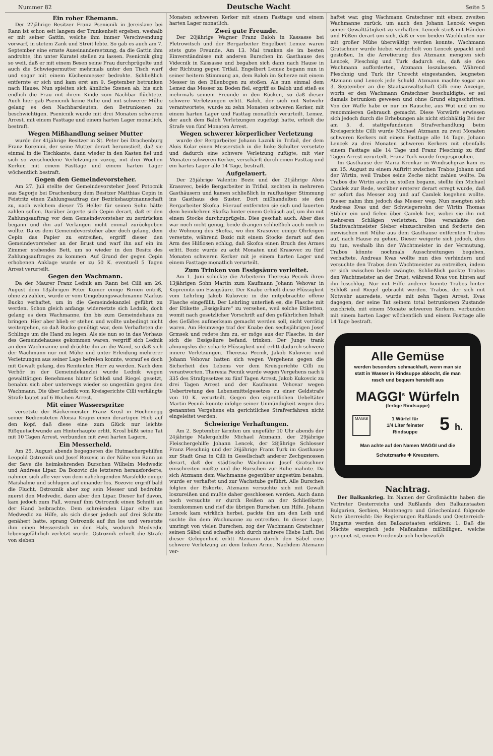Nummer 82 Deutsche Wacht Seite 5
Ein roher Ehemann.
Der 27jährige Besitzer Franz Psenicnik in Jereislave bei Rann ist schon seit langem der Trunkenheit ergeben, weshalb er mit seiner Gattin, welche ihm immer Verschwendung vorwarf, in stetem Zank und Streit lebte. So gab es auch am 7. September eine ernste Auseinandersetzung, da die Gattin ihm androhte, ihn unter Kuratel stellen zu lassen. Psenicnik ging so weit, daß er mit einem Besen seine Frau durchprügelte und auch die Schwiegermutter mehrmals unter den Tisch warf und sogar mit einem Küchenmesser bedrohte. Schließlich entfernte er sich und kam erst am 9. September betrunken nach Hause. Nun spielten sich ähnliche Szenen ab, bis sich endlich die Frau mit ihrem Kinde zum Nachbar flüchtete. Auch hier gab Psenicnik keine Ruhe und mit schwerer Mühe gelang es den Nachbarsleuten, den Betrunkenen zu beschwichtigen. Psenicnik wurde mit drei Monaten schweren Arrest, mit einem Fasttage und einem harten Lager monatlich, bestraft.
Wegen Mißhandlung seiner Mutter
wurde der 41jährige Besitzer in St. Peter bei Drachenburg Franz Korenini, der seine Mutter derart herumstieß, daß sie einmal in die Tischkante, dann wieder in den Kasten fiel und sich so verschiedene Verletzungen zuzog, mit drei Wochen Kerker, mit einem Fasttage und einem harten Lager wöchentlich bestraft.
Gegen den Gemeindevorsteher.
Am 27. Juli stellte der Gemeindevorsteher Josef Potocnik aus Sagorje bei Drachenburg dem Besitzer Matthias Cepin in Feistritz einen Zahlungsauftrag der Bezirkshauptmannschaft zu, nach welchem dieser 75 Heller für seinen Sohn hätte zahlen sollen. Darüber ärgerte sich Cepin derart, daß er den Zahlungsauftrag vor dem Gemeindevorsteher zu zerdrücken begann und ihn auf Verlangen nicht einmal zurückgeben wollte. Da es dem Gemeindevorsteher aber doch gelang, dem Cepin das Papier zu entreißen, ergriff dieser den Gemeindevorsteher an der Brust und warf ihn auf ein im Zimmer stehendes Bett, um so wieder in den Besitz des Zahlungsauftrages zu kommen. Auf Grund der gegen Cepin erhobenen Anklage wurde er zu 50 K. eventuell 5 Tagen Arrest verurteilt.
Gegen den Wachmann.
Da der Maurer Franz Lednik am Rann bei Cilli am 26. August dem 13jährigen Peter Kumer einige Birnen entriß, ohne zu zahlen, wurde er vom Umgebungswachmanne Markus Bucko verhaftet, um in die Gemeindekanzlei geführt zu werden. Schon gleich anfangs widersetzte sich Lednik, doch gelang es dem Wachmanne, ihn bis zum Gemeindehaus zu bringen. Hier aber blieb er stehen und wollte unbedingt nicht weitergehen, so daß Bucko genötigt war, dem Verhafteten die Schlinge um die Hand zu legen. Als sie nun so in das Vorhaus des Gemeindehauses gekommen waren, vergriff sich Lednik an dem Wachmanne und drückte ihn an die Wand, so daß sich der Wachmann nur mit Mühe und unter Erleidung mehrerer Verletzungen aus seiner Lage befreien konnte, worauf es doch mit Gewalt gelang, des Renitenten Herr zu werden. Nach dem Verhör in der Gemeindekanzlei wurde Lednik wegen gewalttätigen Benehmens hinter Schloß und Riegel gesetzt, benahm sich aber unterwegs wieder so ungestüm gegen den Wachmann. Die über Lednik vom Kreisgerichte Cilli verhängte Strafe lautet auf 6 Wochen Arrest.
Mit einer Wasserspritze
versetzte der Bäckermeister Franz Krosl in Hochenegg seiner Bediensteten Aloisia Krajnz einen derartigen Hieb auf den Kopf, daß diese eine zum Glück nur leichte Rißquetschwunde am Hinterhaupte erlitt. Krosl büßt seine Tat mit 10 Tagen Arrest, verbunden mit zwei harten Lagern.
Ein Messerheld.
Am 25. August abends begegneten die Hutmachergehilfen Leopold Ostroznik und Josef Bozovic in der Nähe von Rann an der Save die heimkehrenden Burschen Wilhelm Medwedic und Andreas Lipar. Da Bozovic die letzteren herausforderte, nahmen sich alle vier von dem naheliegenden Maisfelde einige Maishalme und schlugen auf einander los. Bozovic ergriff bald die Flucht, Ostroznik aber zog sein Messer und bedrohte zuerst den Medvedic, dann aber den Lipar. Dieser lief davon, kam jedoch zum Fall, worauf ihm Ostroznik einen Schnitt an der Hand beibrachte. Dem schreienden Lipar eilte nun Medwedic zu Hilfe, als sich dieser jedoch auf drei Schritte genähert hatte, sprang Ostroznik auf ihn los und versetzte ihm einen Messerstich in den Hals, wodurch Medvedic lebensgefährlich verletzt wurde. Ostroznik erhielt die Strafe von sieben
Monaten schweren Kerker mit einem Fasttage und einem harten Lager monatlich.
Zwei gute Freunde.
Der 20jährige Wagner Franz Baloh in Kassasse bei Pletrowitsch und der Bergarbeiter Engelbert Lemez waren stets gute Freunde. Am 13. Mai tranken sie im besten Einverständnisse mit anderen Burschen im Gasthause des Videcnik in Kassasse und begaben sich dann nach Hause in der Richtung gegen Trifail. Engelbert Lemez begann nun in seiner heitern Stimmung an, dem Baloh im Scherze mit einem Messer in den Ellenbogen zu stoßen. Als nun einmal dem Lemez das Messer zu Boden fiel, ergriff es Baloh und stieß es mehrmals seinem Freunde in den Rücken, so daß dieser schwere Verletzungen erlitt. Baloh, der sich mit Notwehr verantwortete, wurde zu zehn Monaten schweren Kerker, mit einem harten Lager und Fasttag monatlich verurteilt. Lemez, der auch dem Baloh Verletzungen zugefügt hatte, erhielt die Strafe von fünf Monaten Arrest.
Wegen schwerer körperlicher Verletzung
wurde der Bergarbeiter Johann Laznik in Trifail, der dem Alois Kolar einen Messerstich in die linke Schulter versetzte und dadurch eine schwere Verletzung zufügte, mit vier Monaten schweren Kerker, verschärft durch einen Fasttag und ein hartes Lager alle 14 Tage, bestraft.
Aufgelauert.
Der 25jährige Valentin Bozic und der 21jährige Alois Krasovec, beide Bergarbeiter in Trifail, zechten in mehreren Gasthäusern und kamen schließlich in rauflustiger Stimmung ins Gasthaus des Suster. Dort mißhandelten sie den Bergarbeiter Skofca. Hierauf entfernten sie sich und lauerten dem heimkehren Skofka hinter einem Gebüsch auf, um ihn mit einem Stocke durchzuprügeln. Dies geschah auch. Aber dies war noch nicht genug, beide drangen schließlich auch noch in die Wohnung des Skofca, wo ihm Krasovec einige Ohrfeigen versetzte, während Bozic mit einem Stocke derart auf den Arm des Hilflosen schlug, daß Skofca einen Bruch des Armes erlitt. Bozic wurde zu acht Monaten und Krasovec zu fünf Monaten schweren Kerker mit je einem harten Lager und einem Fasttage monatlich verurteilt.
Zum Trinken von Essigsäure verleitet.
Am 1. Juni schickte die Arbeiterin Theresia Pecnik ihren 13jährigen Sohn Martin zum Kaufmann Johann Vehovar in Kopreinitz um Essigsäure. Der Knabe erhielt diese Flüssigkeit vom Lehrling Jakob Kukovcic in die mitgebrachte offene Flasche eingefüllt. Der Lehrling unterließ es, die Flasche mit der Etikette „Essigsäure“ zu versehen, weil solche Etiketten, womit nach gesetzlicher Vorschrift auf den gefährlichen Inhalt des Gefäßes aufmerksam gemacht werden soll, nicht vorrätig waren. Am Heimwege traf der Knabe den sechsjährigen Josef Grmsek und redete ihm zu, er möge aus der Flasche, in der sich die Essigsäure befand, trinken. Der Junge trank ahnungslos die scharfe Flüssigkeit und erlitt dadurch schwere innere Verletzungen. Theresia Pecnik, Jakob Kukovcic und Johann Vehovar hatten sich wegen Vergehens gegen die Sicherheit des Lebens vor dem Kreisgerichte Cilli zu verantworten. Theresia Pecnik wurde wegen Vergehens nach § 335 des Strafgesetzes zu fünf Tagen Arrest, Jakob Kukovcic zu drei Tagen Arrest und der Kaufmann Vehovar wegen Uebertretung des Lebensmittelgesetzes zu einer Geldstrafe von 10 K. verurteilt. Gegen den eigentlichen Uebeltäter Martin Pecnik konnte infolge seiner Unmündigkeit wegen des genannten Vergehens ein gerichtliches Strafverfahren nicht eingeleitet werden.
Schwierige Verhaftungen.
Am 2. September lärmten um ungefähr 10 Uhr abends der 24jährige Malergehilfe Michael Atzmann, der 29jährige Fleischergehilfe Johann Lencek, der 28jährige Schlosser Franz Pleschnig und der 26jährige Franz Turk im Gasthause zur Stadt Graz in Cilli in Gesellschaft anderer Zechgenossen derart, daß der städtische Wachmann Josef Gratschner einschreiten mußte und die Burschen zur Ruhe mahnte. Da sich Atzmann dem Wachmanne gegenüber ungestüm benahm, wurde er verhaftet und zur Wachstube geführt. Alle Burschen folgten der Eskorte. Atzmann versuchte sich mit Gewalt loszureißen und mußte daher geschlossen werden. Auch dann noch versuchte er durch Reißen an der Schließkette loszukommen und rief die übrigen Burschen um Hilfe. Johann Lencek kam wirklich herbei, packte ihn um den Leib und suchte ihn dem Wachmanne zu entreißen. In dieser Lage, umringt von vielen Burschen, zog der Wachmann Gratschner seinen Säbel und schaffte sich durch mehrere Hiebe Luft. Bei dieser Gelegenheit erlitt Atzmann durch den Säbel eine schwere Verletzung an dem linken Arme. Nachdem Atzmann ver-
haftet war, ging Wachmann Gratschner mit einem zweiten Wachmanne zurück, um auch den Johann Lencek wegen seiner Gewalttätigkeit zu verhaften. Lencek stieß mit Händen und Füßen derart um sich, daß er von beiden Wachleuten nur mit großer Mühe überwältigt werden konnte. Wachmann Gratschner wurde hiebei wiederholt von Lencek gepackt und gestoßen. In die Arretierung des Atzmann mengten sich Lencek, Pleschnig und Turk dadurch ein, daß sie den Wachmann aufforderten, Atzmann loszulassen. Während Pleschnig und Turk ihr Unrecht eingestanden, leugneten Atzmann und Lencek jede Schuld. Atzmann machte sogar am 3. September an die Staatsanwaltschaft Cilli eine Anzeige, worin er den Wachmann Gratschner beschuldigte, er sei damals betrunken gewesen und ohne Grund eingeschritten. Von der Waffe habe er nur im Rausche, aus Wut und um zu renommieren Gebrauch gemacht. Diese Vorwürfe erwiesen sich jedoch durch die Erhebungen als nicht stichhältig Bei der am 5. d. stattgefundenen Strafverhandlung beim Kreisgerichte Cilli wurde Michael Atzmann zu zwei Monaten schweren Kerkers mit einem Fasttage alle 14 Tage, Johann Lencek zu drei Monaten schweren Kerkers mit ebenfalls einem Fasttage alle 14 Tage und Franz Pleschnig zu fünf Tagen Arrest verurteilt. Franz Turk wurde freigesprochen.
Im Gasthause der Maria Krenkar in Windischgraz kam es am 15. August zu einem Auftritt zwischen Trabos Johann und der Wirtin, weil Trabos seine Zeche nicht zahlen wollte. Da Trabos die Wirtin auch zu stoßen begann, stellte ihn Michael Camlek zur Rede, worüber ersterer derart erregt wurde, daß er sofort das Messer zog und auf Camlek losgehen wollte. Dieser nahm ihm jedoch das Messer weg. Nun mengten sich Andreas Kvas und der Schwiegersohn der Wirtin Thomas Stibler ein und fielen über Camlek her, wobei sie ihn mit mehreren Schlägen verletzten. Dies veranlaßte den Stadtwachtmeister Sieber einzuschreiten und forderte den inzwischen mit Mühe aus dem Gasthause entfernten Trabos auf, nach Hause zu gehen. Dieser weigerte sich jedoch, dies zu tun, weshalb ihn der Wachtmeister in der Vermutung, Trabos könnte nochmals Ausschreitungen begehen, verhaftete. Andreas Kvas wollte nun dies verhindern und versuchte den Trabos dem Wachtmeister zu entreißen, indem er sich zwischen beide zwängte. Schließlich packte Trabos den Wachtmeister an der Brust, während Kvas von hinten auf ihn losschlug. Nur mit Hilfe anderer konnte Trabos hinter Schloß und Riegel gebracht werden. Trabos, der sich mit Notwehr ausredete, wurde mit zehn Tagen Arrest, Kvas dagegen, der seine Tat seinem total betrunkenen Zustande zuschrieb, mit einem Monate schweren Kerkers, verbunden mit einem harten Lager wöchentlich und einem Fasttage alle 14 Tage bestraft.
Alle Gemüse
werden besonders schmackhaft, wenn man sie statt in Wasser in Rindsuppe abkocht, die man rasch und bequem herstellt aus
MAGGI<sup>s</sup> Würfeln
(fertige Rindsuppe)
MAGGI
1 Würfel für
1/4 Liter feinster
Rindsuppe
5 h.
Man achte auf den Namen MAGGI und die
Schutzmarke ✚ Kreuzstern.
Nachtrag.
Der Balkankrieg. Im Namen der Großmächte haben die Vertreter Oesterreichs und Rußlands den Balkanstaaten Bulgarien, Serbien, Montenegro und Griechenland folgende Note überreicht: Die Regierungen Rußlands und Oesterreich-Ungarns werden den Balkanstaaten erklären: 1. Daß die Mächte energisch jede Maßnahme mißbilligen, welche geeignet ist, einen Friedensbruch herbeizufüh-